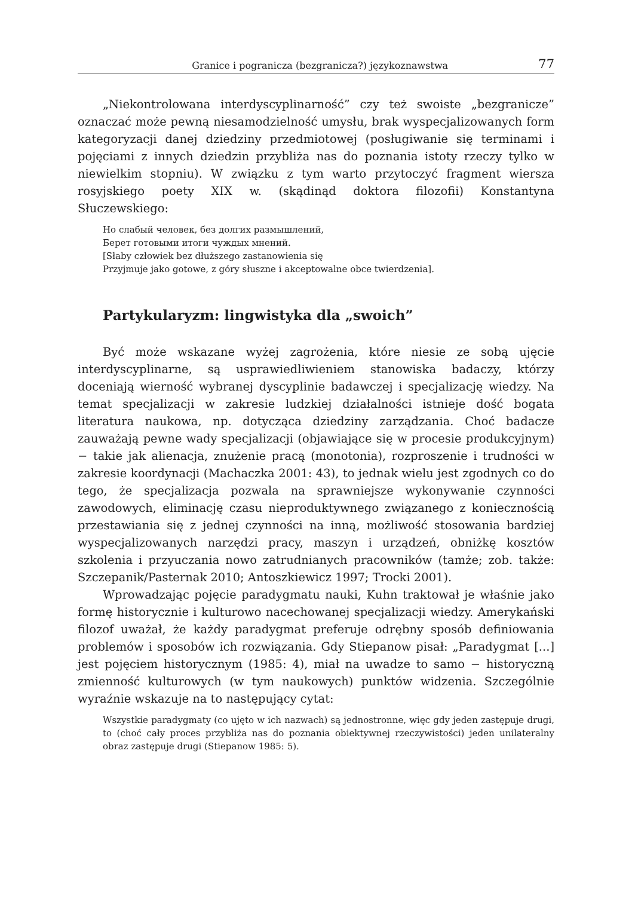Granice i pogranicza (bezgranicza?) językoznawstwa 77
„Niekontrolowana interdyscyplinarność” czy też swoiste „bezgranicze” oznaczać może pewną niesamodzielność umysłu, brak wyspecjalizowanych form kategoryzacji danej dziedziny przedmiotowej (posługiwanie się terminami i pojęciami z innych dziedzin przybliża nas do poznania istoty rzeczy tylko w niewielkim stopniu). W związku z tym warto przytoczyć fragment wiersza rosyjskiego poety XIX w. (skądinąd doktora filozofii) Konstantyna Słuczewskiego:
Но слабый человек, без долгих размышлений,
Берет готовыми итоги чуждых мнений.
[Słaby człowiek bez dłuższego zastanowienia się
Przyjmuje jako gotowe, z góry słuszne i akceptowalne obce twierdzenia].
Partykularyzm: lingwistyka dla „swoich”
Być może wskazane wyżej zagrożenia, które niesie ze sobą ujęcie interdyscyplinarne, są usprawiedliwieniem stanowiska badaczy, którzy doceniają wierność wybranej dyscyplinie badawczej i specjalizację wiedzy. Na temat specjalizacji w zakresie ludzkiej działalności istnieje dość bogata literatura naukowa, np. dotycząca dziedziny zarządzania. Choć badacze zauważają pewne wady specjalizacji (objawiające się w procesie produkcyjnym) − takie jak alienacja, znużenie pracą (monotonia), rozproszenie i trudności w zakresie koordynacji (Machaczka 2001: 43), to jednak wielu jest zgodnych co do tego, że specjalizacja pozwala na sprawniejsze wykonywanie czynności zawodowych, eliminację czasu nieproduktywnego związanego z koniecznością przestawiania się z jednej czynności na inną, możliwość stosowania bardziej wyspecjalizowanych narzędzi pracy, maszyn i urządzeń, obniżkę kosztów szkolenia i przyuczania nowo zatrudnianych pracowników (tamże; zob. także: Szczepanik/Pasternak 2010; Antoszkiewicz 1997; Trocki 2001).
Wprowadzając pojęcie paradygmatu nauki, Kuhn traktował je właśnie jako formę historycznie i kulturowo nacechowanej specjalizacji wiedzy. Amerykański filozof uważał, że każdy paradygmat preferuje odrębny sposób definiowania problemów i sposobów ich rozwiązania. Gdy Stiepanow pisał: „Paradygmat [...] jest pojęciem historycznym (1985: 4), miał na uwadze to samo − historyczną zmienność kulturowych (w tym naukowych) punktów widzenia. Szczególnie wyraźnie wskazuje na to następujący cytat:
Wszystkie paradygmaty (co ujęto w ich nazwach) są jednostronne, więc gdy jeden zastępuje drugi, to (choć cały proces przybliża nas do poznania obiektywnej rzeczywistości) jeden unilateralny obraz zastępuje drugi (Stiepanow 1985: 5).